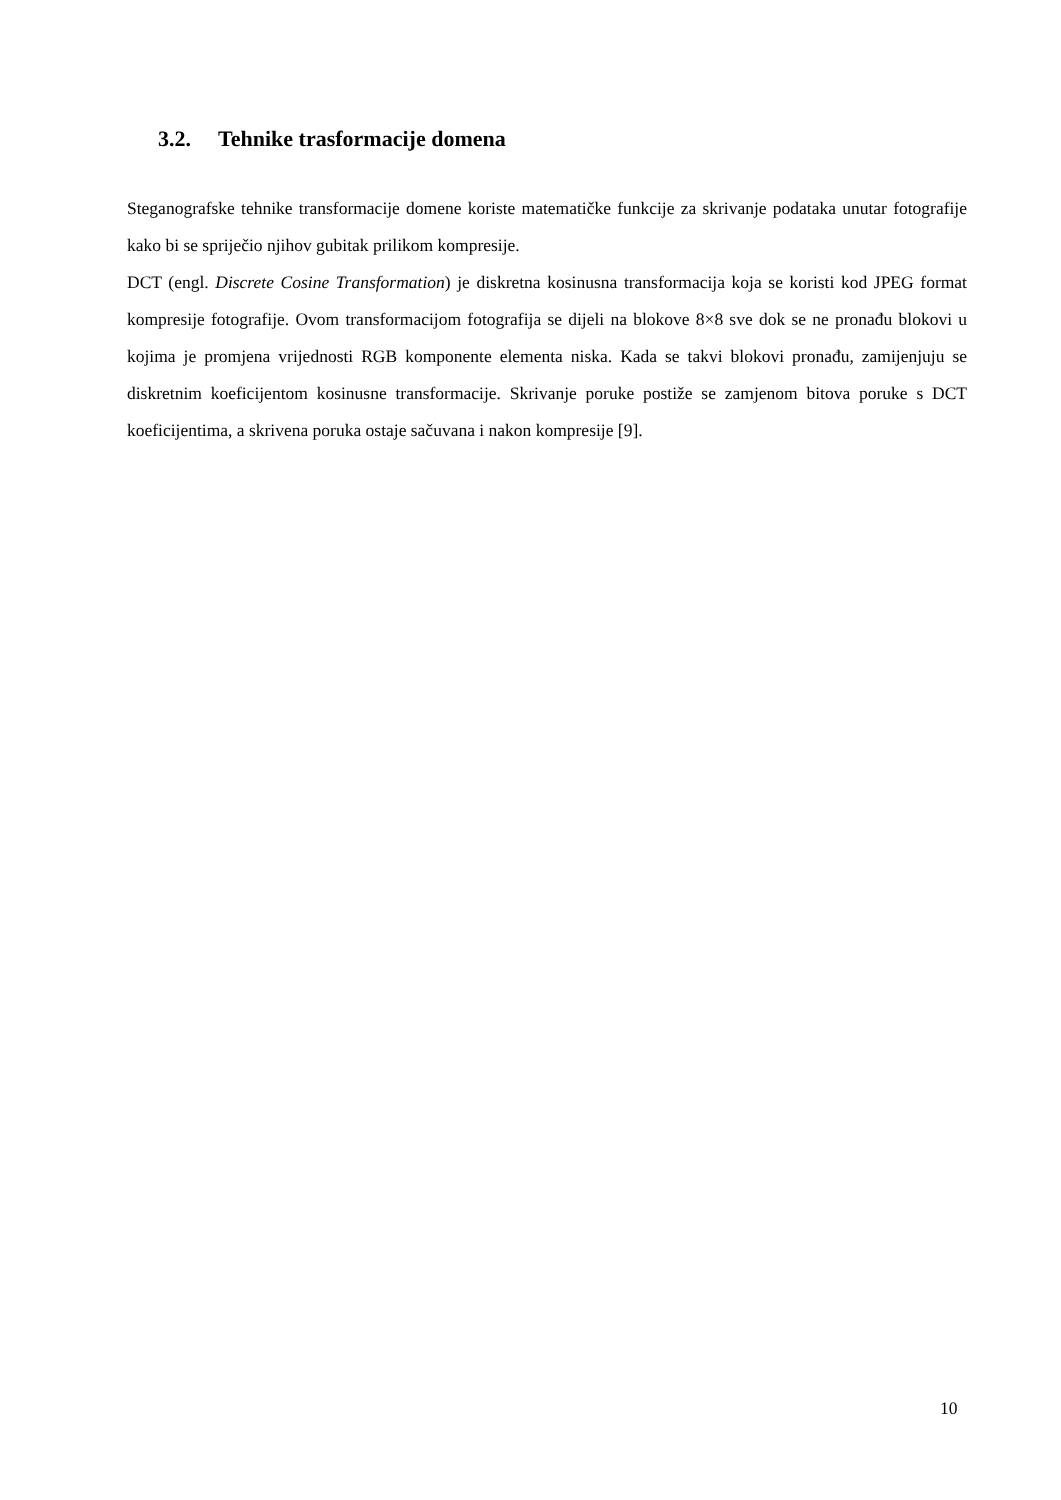3.2. Tehnike trasformacije domena
Steganografske tehnike transformacije domene koriste matematičke funkcije za skrivanje podataka unutar fotografije kako bi se spriječio njihov gubitak prilikom kompresije.
DCT (engl. Discrete Cosine Transformation) je diskretna kosinusna transformacija koja se koristi kod JPEG format kompresije fotografije. Ovom transformacijom fotografija se dijeli na blokove 8×8 sve dok se ne pronađu blokovi u kojima je promjena vrijednosti RGB komponente elementa niska. Kada se takvi blokovi pronađu, zamijenjuju se diskretnim koeficijentom kosinusne transformacije. Skrivanje poruke postiže se zamjenom bitova poruke s DCT koeficijentima, a skrivena poruka ostaje sačuvana i nakon kompresije [9].
10